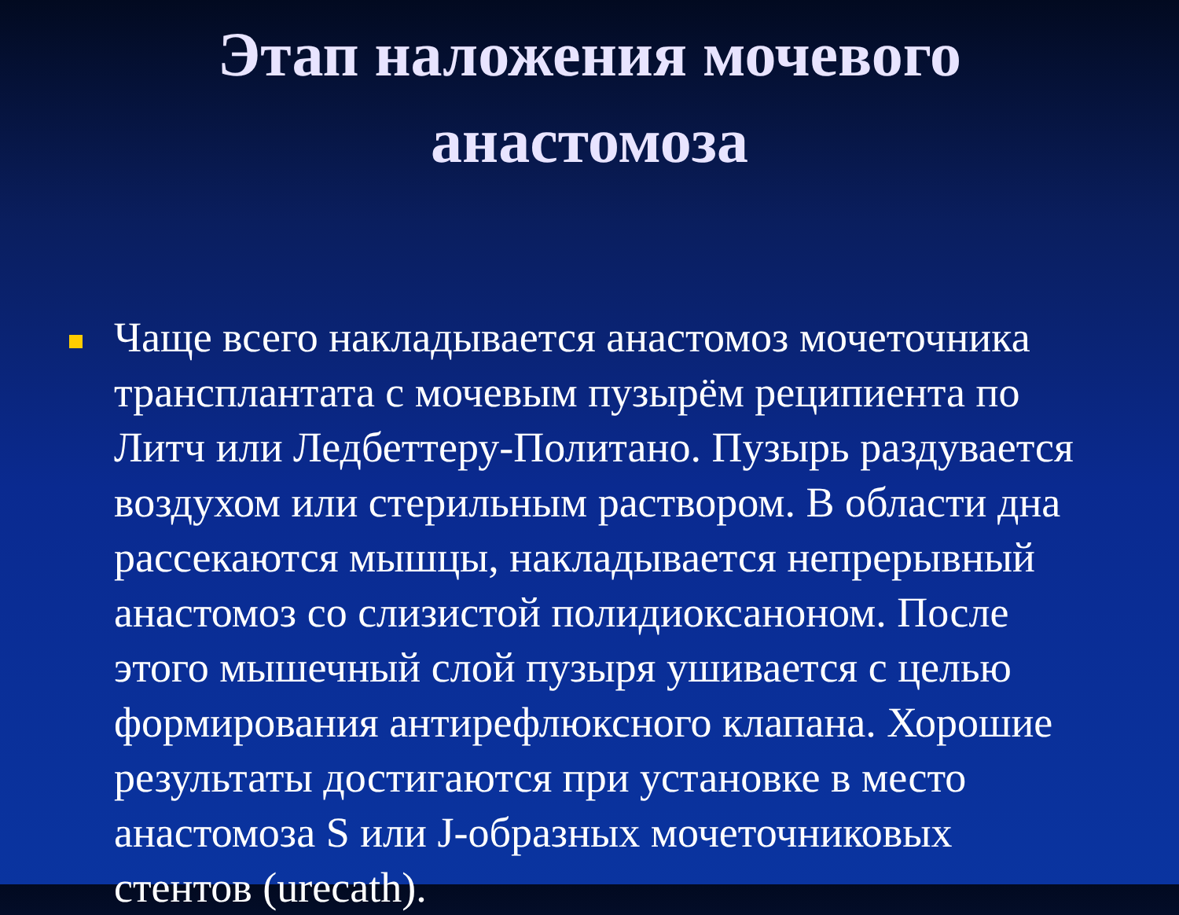Этап наложения мочевого
анастомоза
Чаще всего накладывается анастомоз мочеточника трансплантата с мочевым пузырём реципиента по Литч или Ледбеттеру-Политано. Пузырь раздувается воздухом или стерильным раствором. В области дна рассекаются мышцы, накладывается непрерывный анастомоз со слизистой полидиоксаноном. После этого мышечный слой пузыря ушивается с целью формирования антирефлюксного клапана. Хорошие результаты достигаются при установке в место анастомоза S или J-образных мочеточниковых стентов (urecath).